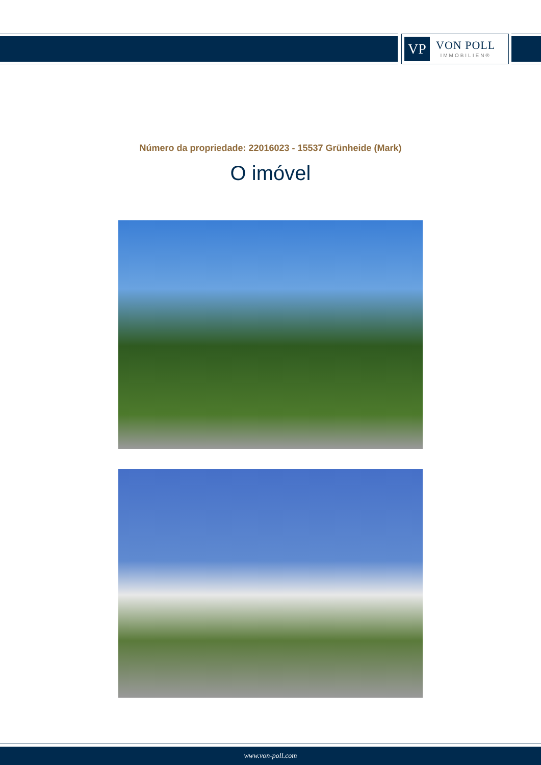VP
VON POLL
IMMOBILIEN®
Número da propriedade: 22016023 - 15537 Grünheide (Mark)
O imóvel
www.von-poll.com